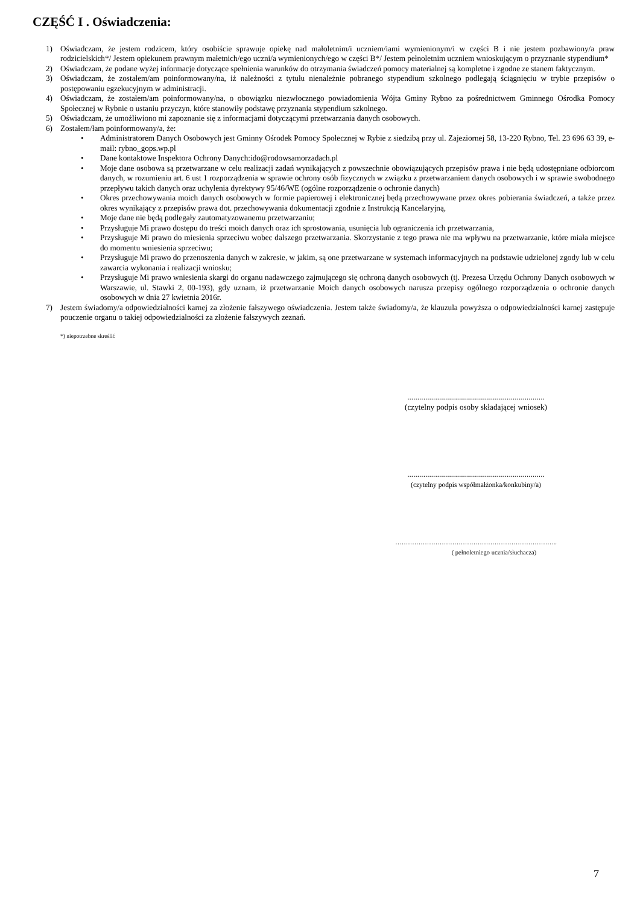CZĘŚĆ I . Oświadczenia:
1) Oświadczam, że jestem rodzicem, który osobiście sprawuje opiekę nad małoletnim/i uczniem/iami wymienionym/i w części B i nie jestem pozbawiony/a praw rodzicielskich*/ Jestem opiekunem prawnym małetnich/ego uczni/a wymienionych/ego w części B*/ Jestem pełnoletnim uczniem wnioskującym o przyznanie stypendium*
2) Oświadczam, że podane wyżej informacje dotyczące spełnienia warunków do otrzymania świadczeń pomocy materialnej są kompletne i zgodne ze stanem faktycznym.
3) Oświadczam, że zostałem/am poinformowany/na, iż należności z tytułu nienależnie pobranego stypendium szkolnego podlegają ściągnięciu w trybie przepisów o postępowaniu egzekucyjnym w administracji.
4) Oświadczam, że zostałem/am poinformowany/na, o obowiązku niezwłocznego powiadomienia Wójta Gminy Rybno za pośrednictwem Gminnego Ośrodka Pomocy Społecznej w Rybnie o ustaniu przyczyn, które stanowiły podstawę przyznania stypendium szkolnego.
5) Oświadczam, że umożliwiono mi zapoznanie się z informacjami dotyczącymi przetwarzania danych osobowych.
6) Zostałem/łam poinformowany/a, że:
• Administratorem Danych Osobowych jest Gminny Ośrodek Pomocy Społecznej w Rybie z siedzibą przy ul. Zajeziornej 58, 13-220 Rybno, Tel. 23 696 63 39, e-mail: rybno_gops.wp.pl
• Dane kontaktowe Inspektora Ochrony Danych:ido@rodowsamorzadach.pl
• Moje dane osobowa są przetwarzane w celu realizacji zadań wynikających z powszechnie obowiązujących przepisów prawa i nie będą udostępniane odbiorcom danych, w rozumieniu art. 6 ust 1 rozporządzenia w sprawie ochrony osób fizycznych w związku z przetwarzaniem danych osobowych i w sprawie swobodnego przepływu takich danych oraz uchylenia dyrektywy 95/46/WE (ogólne rozporządzenie o ochronie danych)
• Okres przechowywania moich danych osobowych w formie papierowej i elektronicznej będą przechowywane przez okres pobierania świadczeń, a także przez okres wynikający z przepisów prawa dot. przechowywania dokumentacji zgodnie z Instrukcją Kancelaryjną,
• Moje dane nie będą podlegały zautomatyzowanemu przetwarzaniu;
• Przysługuje Mi prawo dostępu do treści moich danych oraz ich sprostowania, usunięcia lub ograniczenia ich przetwarzania,
• Przysługuje Mi prawo do miesienia sprzeciwu wobec dalszego przetwarzania. Skorzystanie z tego prawa nie ma wpływu na przetwarzanie, które miała miejsce do momentu wniesienia sprzeciwu;
• Przysługuje Mi prawo do przenoszenia danych w zakresie, w jakim, są one przetwarzane w systemach informacyjnych na podstawie udzielonej zgody lub w celu zawarcia wykonania i realizacji wniosku;
• Przysługuje Mi prawo wniesienia skargi do organu nadawczego zajmującego się ochroną danych osobowych (tj. Prezesa Urzędu Ochrony Danych osobowych w Warszawie, ul. Stawki 2, 00-193), gdy uznam, iż przetwarzanie Moich danych osobowych narusza przepisy ogólnego rozporządzenia o ochronie danych osobowych w dnia 27 kwietnia 2016r.
7) Jestem świadomy/a odpowiedzialności karnej za złożenie fałszywego oświadczenia. Jestem także świadomy/a, że klauzula powyższa o odpowiedzialności karnej zastępuje pouczenie organu o takiej odpowiedzialności za złożenie fałszywych zeznań.
*) niepotrzebne skreślić
.....................................................................
(czytelny podpis osoby składającej wniosek)
.....................................................................
(czytelny podpis współmałżonka/konkubiny/a)
…………………………………………………………………..
( pełnoletniego ucznia/słuchacza)
7